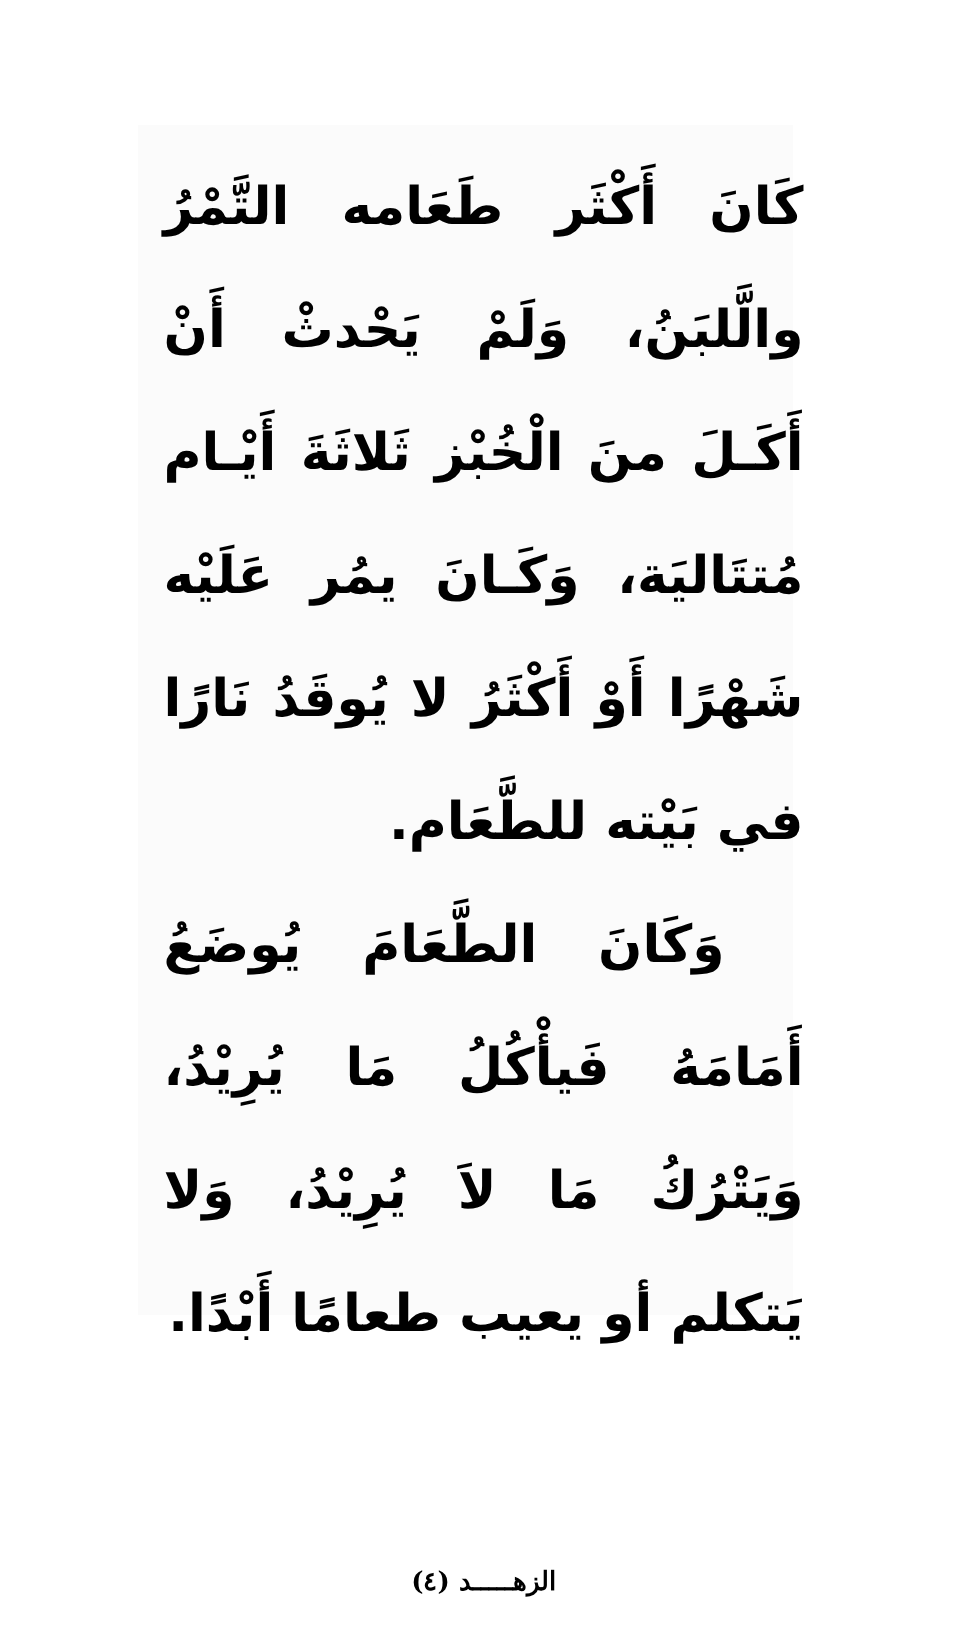كَانَ أَكْثَر طَعَامه التَّمْرُ والَّلبَنُ، وَلَمْ يَحْدثْ أَنْ أَكَـلَ منَ الْخُبْز ثَلاثَةَ أَيْـام مُتتَاليَة، وَكَـانَ يمُر عَلَيْه شَهْرًا أَوْ أَكْثَرُ لا يُوقَدُ نَارًا في بَيْته للطَّعَام.
وَكَانَ الطَّعَامَ يُوضَعُ أَمَامَهُ فَيأْكُلُ مَا يُرِيْدُ، وَيَتْرُكُ مَا لاَ يُرِيْدُ، وَلا يَتكلم أو يعيب طعامًا أَبْدًا.
الزهـــــد (٤)